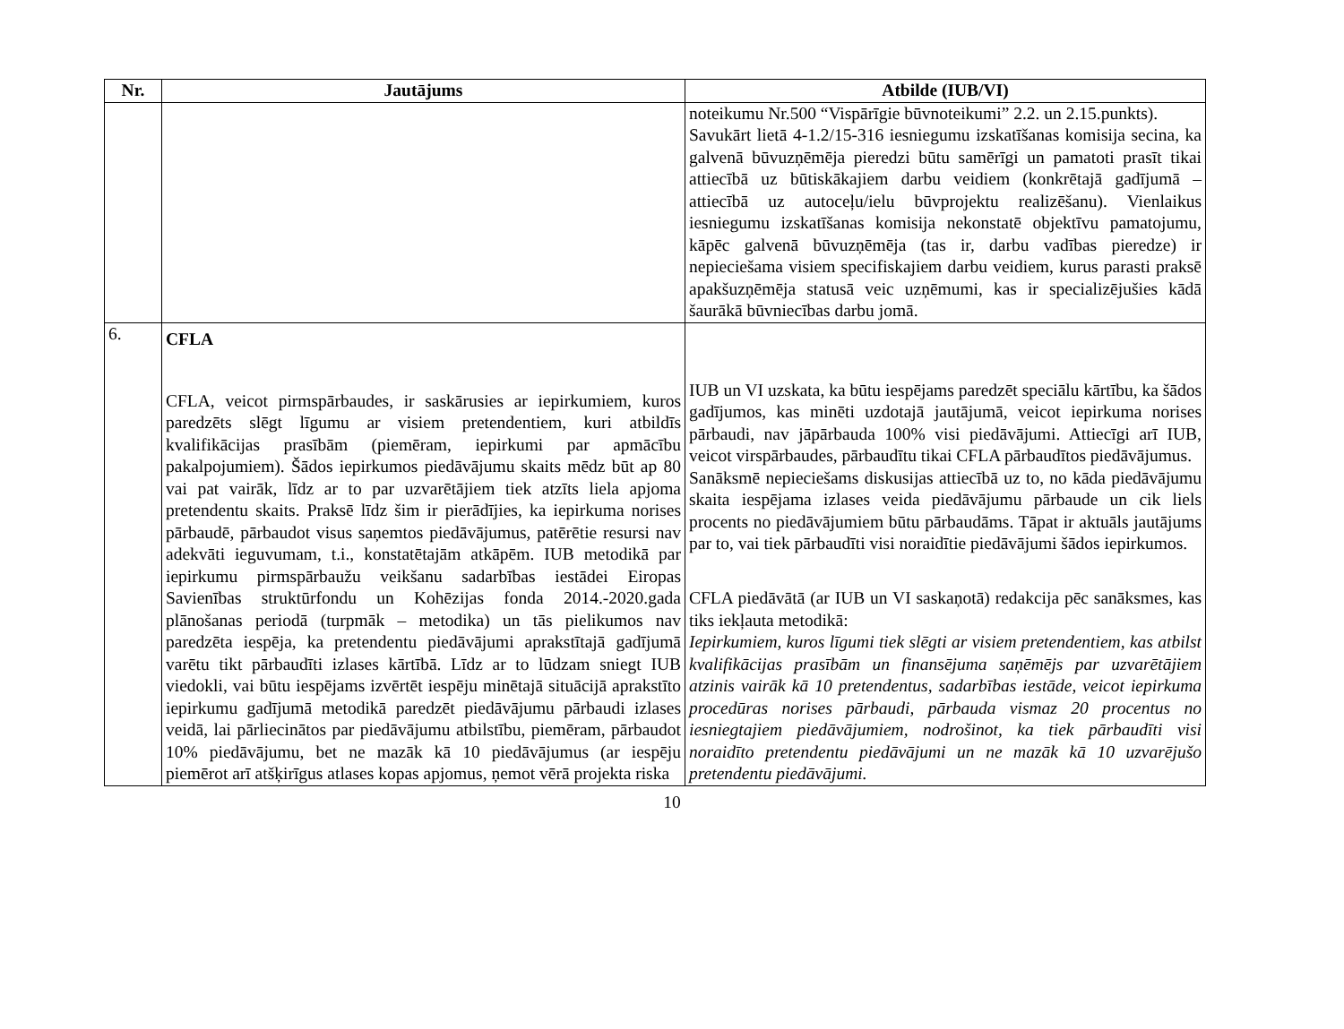| Nr. | Jautājums | Atbilde (IUB/VI) |
| --- | --- | --- |
| | | noteikumu Nr.500 “Vispārīgie būvnoteikumi” 2.2. un 2.15.punkts). Savukārt lietā 4-1.2/15-316 iesniegumu izskatīšanas komisija secina, ka galvenā būvuzņēmēja pieredzi būtu samērīgi un pamatoti prasīt tikai attiecībā uz būtiskākajiem darbu veidiem (konkrētajā gadījumā – attiecībā uz autoceļu/ielu būvprojektu realizēšanu). Vienlaikus iesniegumu izskatīšanas komisija nekonstatē objektīvu pamatojumu, kāpēc galvenā būvuzņēmēja (tas ir, darbu vadības pieredze) ir nepieciešama visiem specifiskajiem darbu veidiem, kurus parasti praksē apakšuzņēmēja statusā veic uzņēmumi, kas ir specializējušies kādā šaurākā būvniecības darbu jomā. |
| 6. | CFLA CFLA, veicot pirmspārbaudes, ir saskārusies ar iepirkumiem, kuros paredzēts slēgt līgumu ar visiem pretendentiem, kuri atbildīs kvalifikācijas prasībām (piemēram, iepirkumi par apmācību pakalpojumiem). Šādos iepirkumos piedāvājumu skaits mēdz būt ap 80 vai pat vairāk, līdz ar to par uzvarētājiem tiek atzīts liela apjoma pretendentu skaits. Praksē līdz šim ir pierādījies, ka iepirkuma norises pārbaudē, pārbaudot visus saņemtos piedāvājumus, patērētie resursi nav adekvāti ieguvumam, t.i., konstatētajām atkāpēm. IUB metodikā par iepirkumu pirmspārbaužu veikšanu sadarbības iestādei Eiropas Savienības struktūrfondu un Kohēzijas fonda 2014.-2020.gada plānošanas periodā (turpmāk – metodika) un tās pielikumos nav paredzēta iespēja, ka pretendentu piedāvājumi aprakstītajā gadījumā varētu tikt pārbaudīti izlases kārtībā. Līdz ar to lūdzam sniegt IUB viedokli, vai būtu iespējams izvērtēt iespēju minētajā situācijā aprakstīto iepirkumu gadījumā metodikā paredzēt piedāvājumu pārbaudi izlases veidā, lai pārliecinātos par piedāvājumu atbilstību, piemēram, pārbaudot 10% piedāvājumu, bet ne mazāk kā 10 piedāvājumus (ar iespēju piemērot arī atšķirīgus atlases kopas apjomus, ņemot vērā projekta riska | IUB un VI uzskata, ka būtu iespējams paredzēt speciālu kārtību, ka šādos gadījumos, kas minēti uzdotajā jautājumā, veicot iepirkuma norises pārbaudi, nav jāpārbauda 100% visi piedāvājumi. Attiecīgi arī IUB, veicot virspārbaudes, pārbaudītu tikai CFLA pārbaudītos piedāvājumus. Sanāksmē nepieciešams diskusijas attiecībā uz to, no kāda piedāvājumu skaita iespējama izlases veida piedāvājumu pārbaude un cik liels procents no piedāvājumiem būtu pārbaudāms. Tāpat ir aktuāls jautājums par to, vai tiek pārbaudīti visi noraidītie piedāvājumi šādos iepirkumos. CFLA piedāvātā (ar IUB un VI saskaņotā) redakcija pēc sanāksmes, kas tiks iekļauta metodikā: Iepirkumiem, kuros līgumi tiek slēgti ar visiem pretendentiem, kas atbilst kvalifikācijas prasībām un finansējuma saņēmējs par uzvarētājiem atzinis vairāk kā 10 pretendentus, sadarbības iestāde, veicot iepirkuma procedūras norises pārbaudi, pārbauda vismaz 20 procentus no iesniegtajiem piedāvājumiem, nodrošinot, ka tiek pārbaudīti visi noraidīto pretendentu piedāvājumi un ne mazāk kā 10 uzvarējušo pretendentu piedāvājumi. |
10